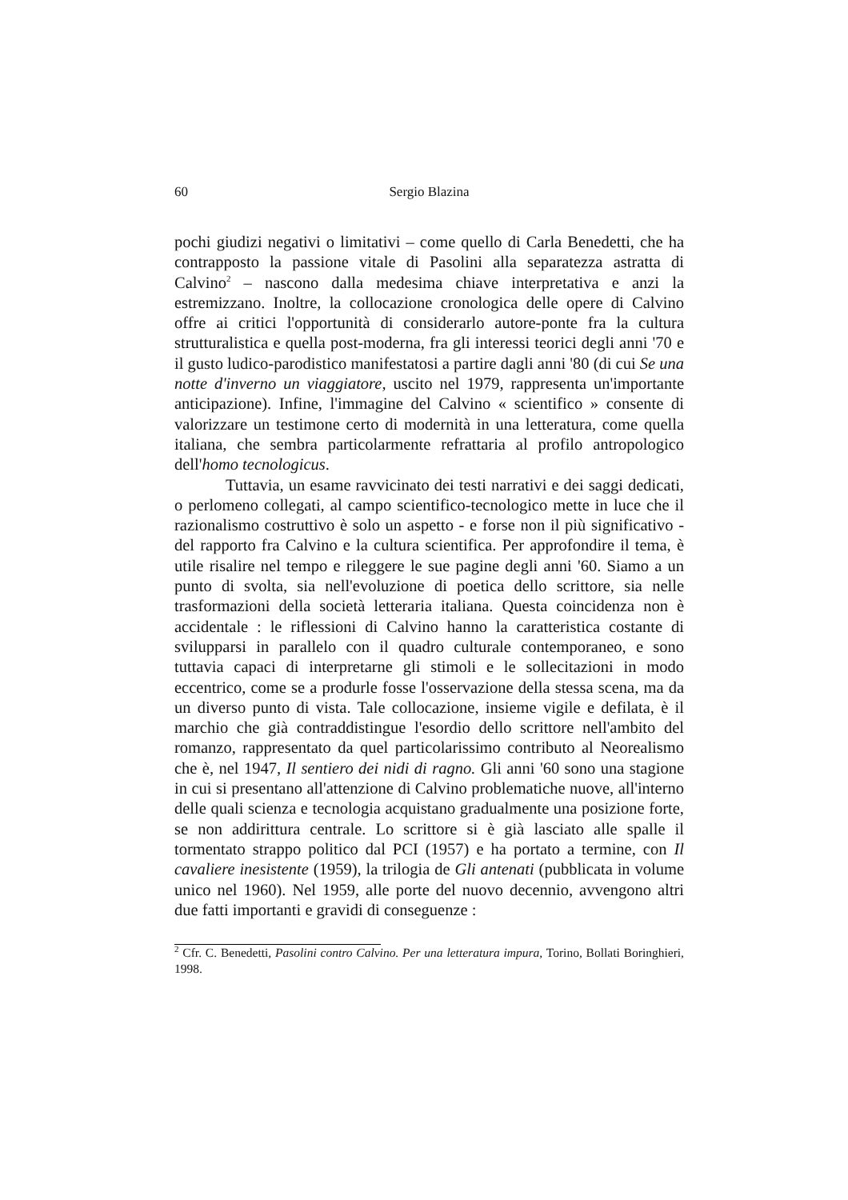60 Sergio Blazina
pochi giudizi negativi o limitativi – come quello di Carla Benedetti, che ha contrapposto la passione vitale di Pasolini alla separatezza astratta di Calvino<sup>2</sup> – nascono dalla medesima chiave interpretativa e anzi la estremizzano. Inoltre, la collocazione cronologica delle opere di Calvino offre ai critici l'opportunità di considerarlo autore-ponte fra la cultura strutturalistica e quella post-moderna, fra gli interessi teorici degli anni '70 e il gusto ludico-parodistico manifestatosi a partire dagli anni '80 (di cui Se una notte d'inverno un viaggiatore, uscito nel 1979, rappresenta un'importante anticipazione). Infine, l'immagine del Calvino « scientifico » consente di valorizzare un testimone certo di modernità in una letteratura, come quella italiana, che sembra particolarmente refrattaria al profilo antropologico dell'homo tecnologicus.
Tuttavia, un esame ravvicinato dei testi narrativi e dei saggi dedicati, o perlomeno collegati, al campo scientifico-tecnologico mette in luce che il razionalismo costruttivo è solo un aspetto - e forse non il più significativo - del rapporto fra Calvino e la cultura scientifica. Per approfondire il tema, è utile risalire nel tempo e rileggere le sue pagine degli anni '60. Siamo a un punto di svolta, sia nell'evoluzione di poetica dello scrittore, sia nelle trasformazioni della società letteraria italiana. Questa coincidenza non è accidentale : le riflessioni di Calvino hanno la caratteristica costante di svilupparsi in parallelo con il quadro culturale contemporaneo, e sono tuttavia capaci di interpretarne gli stimoli e le sollecitazioni in modo eccentrico, come se a produrle fosse l'osservazione della stessa scena, ma da un diverso punto di vista. Tale collocazione, insieme vigile e defilata, è il marchio che già contraddistingue l'esordio dello scrittore nell'ambito del romanzo, rappresentato da quel particolarissimo contributo al Neorealismo che è, nel 1947, Il sentiero dei nidi di ragno. Gli anni '60 sono una stagione in cui si presentano all'attenzione di Calvino problematiche nuove, all'interno delle quali scienza e tecnologia acquistano gradualmente una posizione forte, se non addirittura centrale. Lo scrittore si è già lasciato alle spalle il tormentato strappo politico dal PCI (1957) e ha portato a termine, con Il cavaliere inesistente (1959), la trilogia de Gli antenati (pubblicata in volume unico nel 1960). Nel 1959, alle porte del nuovo decennio, avvengono altri due fatti importanti e gravidi di conseguenze :
<sup>2</sup> Cfr. C. Benedetti, Pasolini contro Calvino. Per una letteratura impura, Torino, Bollati Boringhieri, 1998.